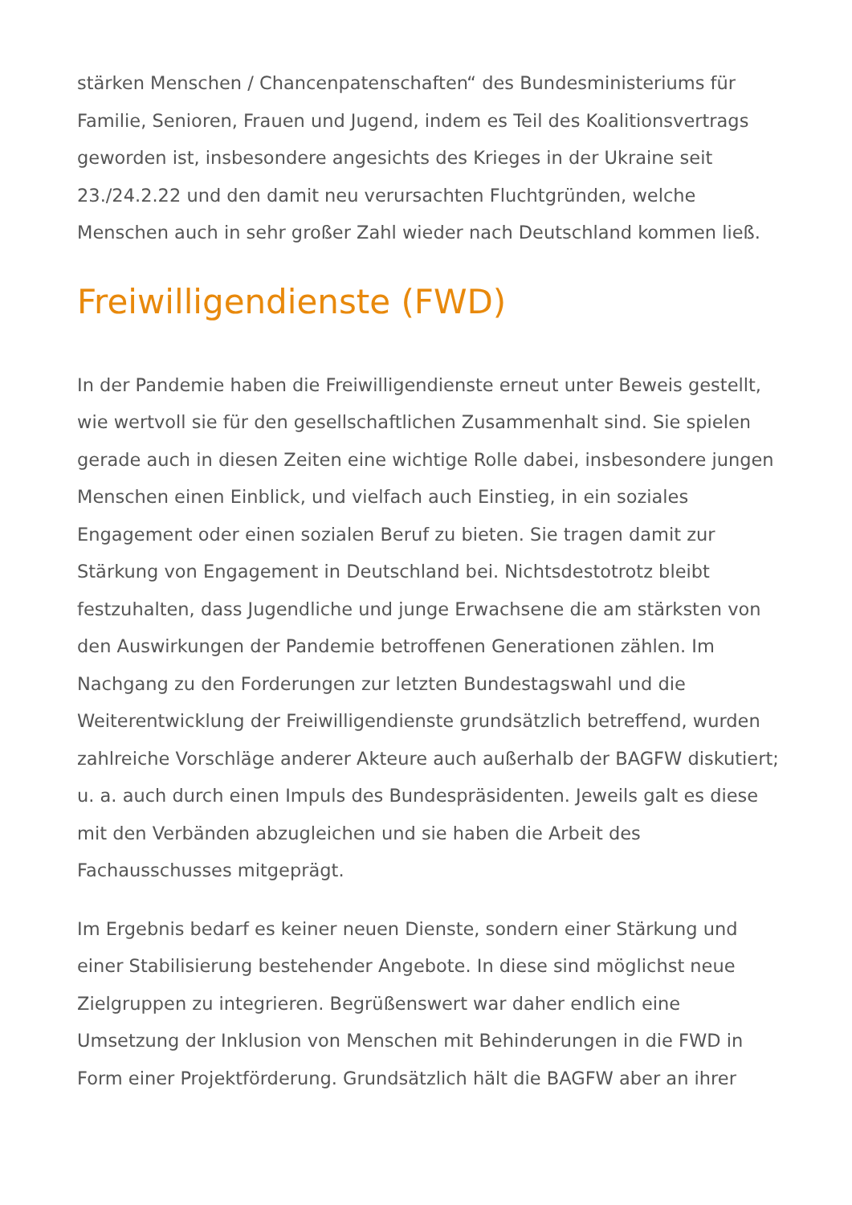stärken Menschen / Chancenpatenschaften“ des Bundesministeriums für Familie, Senioren, Frauen und Jugend, indem es Teil des Koalitionsvertrags geworden ist, insbesondere angesichts des Krieges in der Ukraine seit 23./24.2.22 und den damit neu verursachten Fluchtgründen, welche Menschen auch in sehr großer Zahl wieder nach Deutschland kommen ließ.
Freiwilligendienste (FWD)
In der Pandemie haben die Freiwilligendienste erneut unter Beweis gestellt, wie wertvoll sie für den gesellschaftlichen Zusammenhalt sind. Sie spielen gerade auch in diesen Zeiten eine wichtige Rolle dabei, insbesondere jungen Menschen einen Einblick, und vielfach auch Einstieg, in ein soziales Engagement oder einen sozialen Beruf zu bieten. Sie tragen damit zur Stärkung von Engagement in Deutschland bei. Nichtsdestotrotz bleibt festzuhalten, dass Jugendliche und junge Erwachsene die am stärksten von den Auswirkungen der Pandemie betroffenen Generationen zählen. Im Nachgang zu den Forderungen zur letzten Bundestagswahl und die Weiterentwicklung der Freiwilligendienste grundsätzlich betreffend, wurden zahlreiche Vorschläge anderer Akteure auch außerhalb der BAGFW diskutiert; u. a. auch durch einen Impuls des Bundespräsidenten. Jeweils galt es diese mit den Verbänden abzugleichen und sie haben die Arbeit des Fachausschusses mitgeprägt.
Im Ergebnis bedarf es keiner neuen Dienste, sondern einer Stärkung und einer Stabilisierung bestehender Angebote. In diese sind möglichst neue Zielgruppen zu integrieren. Begrüßenswert war daher endlich eine Umsetzung der Inklusion von Menschen mit Behinderungen in die FWD in Form einer Projektförderung. Grundsätzlich hält die BAGFW aber an ihrer